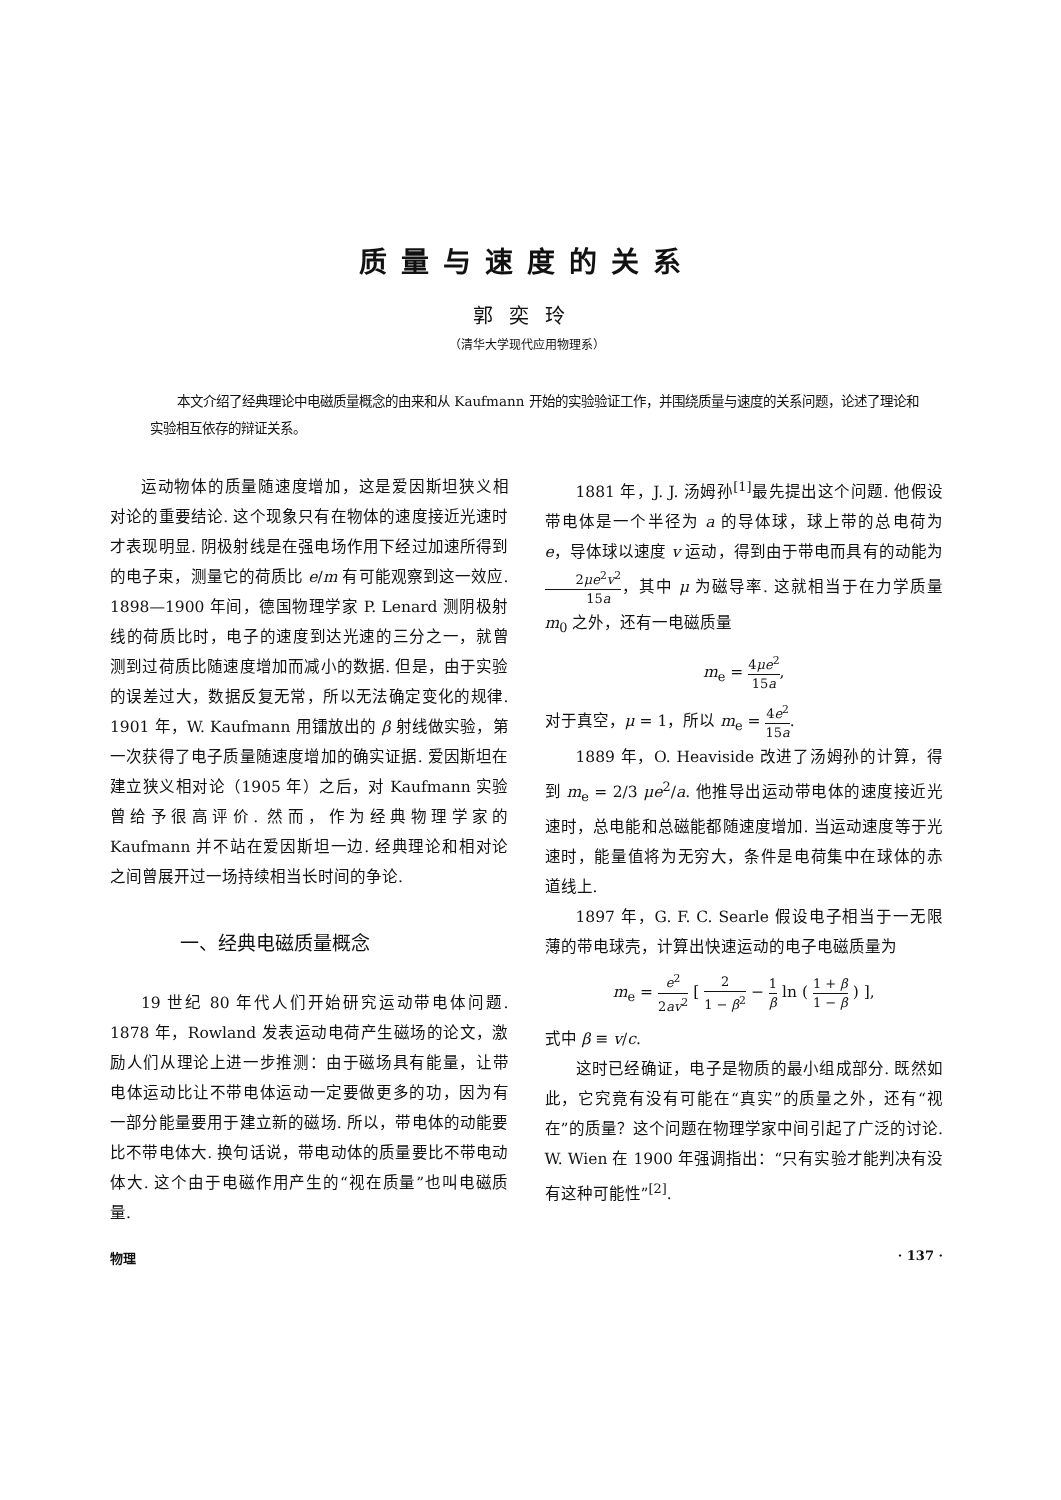质量与速度的关系
郭奕玲
（清华大学现代应用物理系）
本文介绍了经典理论中电磁质量概念的由来和从 Kaufmann 开始的实验验证工作，并围绕质量与速度的关系问题，论述了理论和实验相互依存的辩证关系。
运动物体的质量随速度增加，这是爱因斯坦狭义相对论的重要结论. 这个现象只有在物体的速度接近光速时才表现明显. 阴极射线是在强电场作用下经过加速所得到的电子束，测量它的荷质比 e/m 有可能观察到这一效应. 1898—1900 年间，德国物理学家 P. Lenard 测阴极射线的荷质比时，电子的速度到达光速的三分之一，就曾测到过荷质比随速度增加而减小的数据. 但是，由于实验的误差过大，数据反复无常，所以无法确定变化的规律. 1901 年，W. Kaufmann 用镭放出的 β 射线做实验，第一次获得了电子质量随速度增加的确实证据. 爱因斯坦在建立狭义相对论（1905 年）之后，对 Kaufmann 实验曾给予很高评价. 然而，作为经典物理学家的 Kaufmann 并不站在爱因斯坦一边. 经典理论和相对论之间曾展开过一场持续相当长时间的争论.
一、经典电磁质量概念
19 世纪 80 年代人们开始研究运动带电体问题. 1878 年，Rowland 发表运动电荷产生磁场的论文，激励人们从理论上进一步推测：由于磁场具有能量，让带电体运动比让不带电体运动一定要做更多的功，因为有一部分能量要用于建立新的磁场. 所以，带电体的动能要比不带电体大. 换句话说，带电动体的质量要比不带电动体大. 这个由于电磁作用产生的“视在质量”也叫电磁质量.
1881 年，J. J. 汤姆孙<sup>[1]</sup>最先提出这个问题. 他假设带电体是一个半径为 a 的导体球，球上带的总电荷为 e，导体球以速度 v 运动，得到由于带电而具有的动能为 2μe<sup>2</sup>v<sup>2</sup> 15a，其中 μ 为磁导率. 这就相当于在力学质量 m<sub>0</sub> 之外，还有一电磁质量
m<sub>e</sub> = 4μe<sup>2</sup> 15a,
对于真空，μ = 1，所以 m<sub>e</sub> = 4e<sup>2</sup> 15a.
1889 年，O. Heaviside 改进了汤姆孙的计算，得到 m<sub>e</sub> = 2/3 μe<sup>2</sup>/a. 他推导出运动带电体的速度接近光速时，总电能和总磁能都随速度增加. 当运动速度等于光速时，能量值将为无穷大，条件是电荷集中在球体的赤道线上.
1897 年，G. F. C. Searle 假设电子相当于一无限薄的带电球壳，计算出快速运动的电子电磁质量为
m<sub>e</sub> = e<sup>2</sup> 2av<sup>2</sup> [ 2 1 − β<sup>2</sup> − 1 β ln ( 1 + β 1 − β ) ],
式中 β ≡ v/c.
这时已经确证，电子是物质的最小组成部分. 既然如此，它究竟有没有可能在“真实”的质量之外，还有“视在”的质量？这个问题在物理学家中间引起了广泛的讨论. W. Wien 在 1900 年强调指出：“只有实验才能判决有没有这种可能性”<sup>[2]</sup>.
物理 · 137 ·